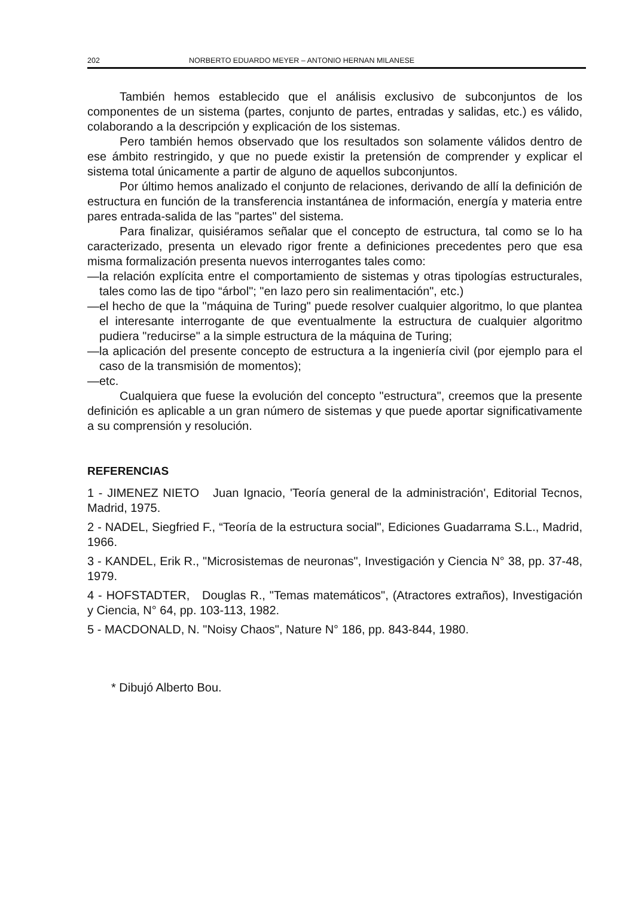202 NORBERTO EDUARDO MEYER – ANTONIO HERNAN MILANESE
También hemos establecido que el análisis exclusivo de subconjuntos de los componentes de un sistema (partes, conjunto de partes, entradas y salidas, etc.) es válido, colaborando a la descripción y explicación de los sistemas.
Pero también hemos observado que los resultados son solamente válidos dentro de ese ámbito restringido, y que no puede existir la pretensión de comprender y explicar el sistema total únicamente a partir de alguno de aquellos subconjuntos.
Por último hemos analizado el conjunto de relaciones, derivando de allí la definición de estructura en función de la transferencia instantánea de información, energía y materia entre pares entrada-salida de las "partes" del sistema.
Para finalizar, quisiéramos señalar que el concepto de estructura, tal como se lo ha caracterizado, presenta un elevado rigor frente a definiciones precedentes pero que esa misma formalización presenta nuevos interrogantes tales como:
—la relación explícita entre el comportamiento de sistemas y otras tipologías estructurales, tales como las de tipo “árbol"; "en lazo pero sin realimentación", etc.)
—el hecho de que la "máquina de Turing" puede resolver cualquier algoritmo, lo que plantea el interesante interrogante de que eventualmente la estructura de cualquier algoritmo pudiera "reducirse" a la simple estructura de la máquina de Turing;
—la aplicación del presente concepto de estructura a la ingeniería civil (por ejemplo para el caso de la transmisión de momentos);
—etc.
Cualquiera que fuese la evolución del concepto "estructura", creemos que la presente definición es aplicable a un gran número de sistemas y que puede aportar significativamente a su comprensión y resolución.
REFERENCIAS
1 - JIMENEZ NIETO Juan Ignacio, 'Teoría general de la administración', Editorial Tecnos, Madrid, 1975.
2 - NADEL, Siegfried F., “Teoría de la estructura social", Ediciones Guadarrama S.L., Madrid, 1966.
3 - KANDEL, Erik R., "Microsistemas de neuronas", Investigación y Ciencia N° 38, pp. 37-48, 1979.
4 - HOFSTADTER, Douglas R., "Temas matemáticos", (Atractores extraños), Investigación y Ciencia, N° 64, pp. 103-113, 1982.
5 - MACDONALD, N. "Noisy Chaos", Nature N° 186, pp. 843-844, 1980.
* Dibujó Alberto Bou.